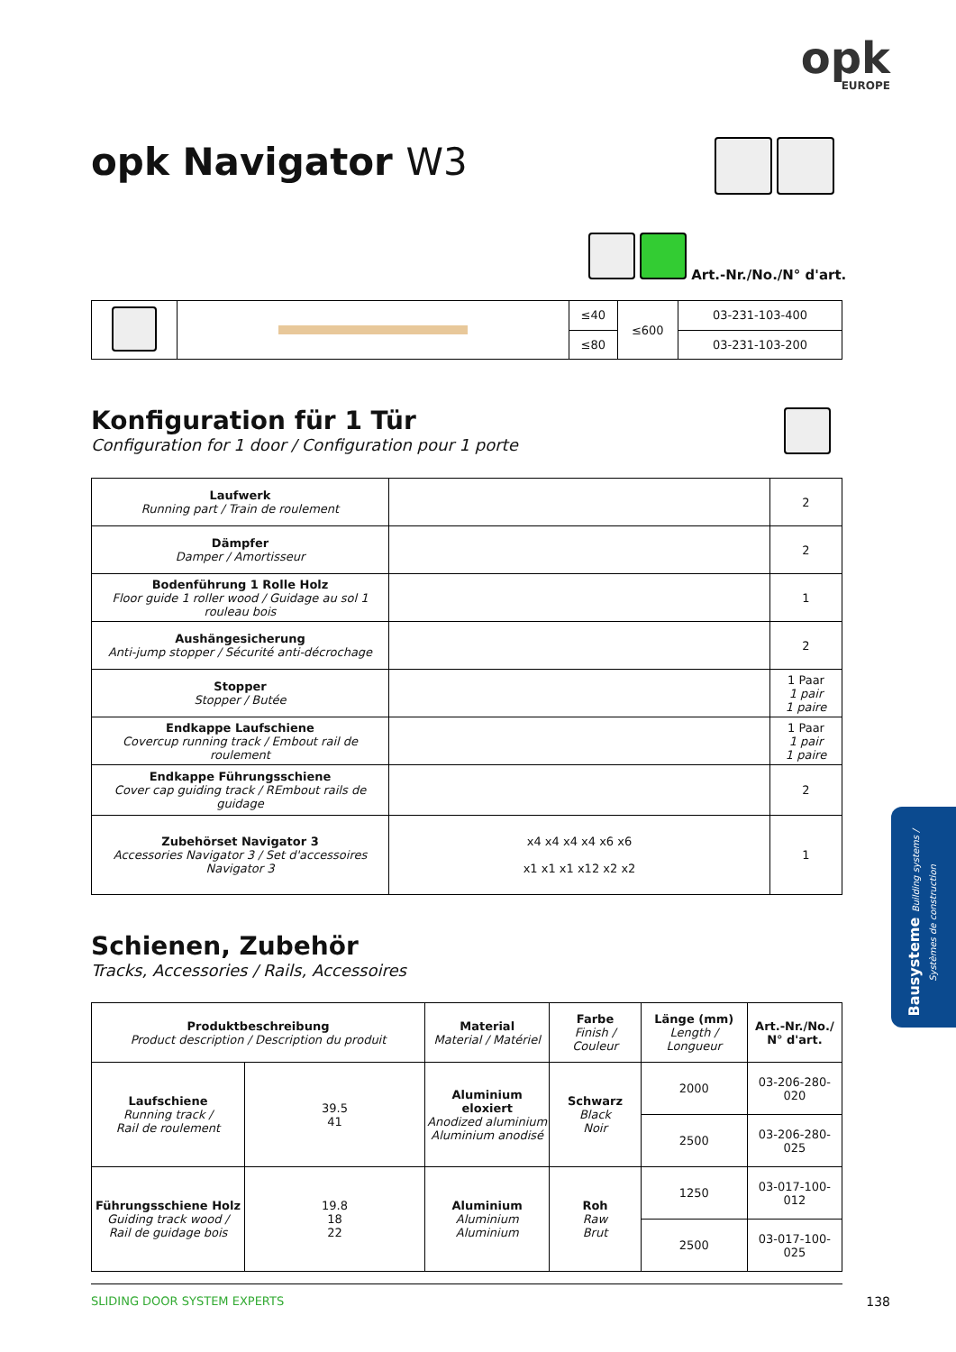opk
EUROPE
opk Navigator W3
Art.-Nr./No./N° d'art.
| | | ≤40 | ≤600 | 03-231-103-400 |
| | | ≤80 | | 03-231-103-200 |
Konfiguration für 1 Tür
Configuration for 1 door / Configuration pour 1 porte
| Laufwerk Running part / Train de roulement | | 2 |
| Dämpfer Damper / Amortisseur | | 2 |
| Bodenführung 1 Rolle Holz Floor guide 1 roller wood / Guidage au sol 1 rouleau bois | | 1 |
| Aushängesicherung Anti-jump stopper / Sécurité anti-décrochage | | 2 |
| Stopper Stopper / Butée | | 1 Paar 1 pair 1 paire |
| Endkappe Laufschiene Covercup running track / Embout rail de roulement | | 1 Paar 1 pair 1 paire |
| Endkappe Führungsschiene Cover cap guiding track / REmbout rails de guidage | | 2 |
| Zubehörset Navigator 3 Accessories Navigator 3 / Set d'accessoires Navigator 3 | x4 x4 x4 x4 x6 x6 x1 x1 x1 x12 x2 x2 | 1 |
Schienen, Zubehör
Tracks, Accessories / Rails, Accessoires
| Produktbeschreibung Product description / Description du produit | | Material Material / Matériel | Farbe Finish / Couleur | Länge (mm) Length / Longueur | Art.-Nr./No./ N° d'art. |
| Laufschiene Running track / Rail de roulement | 39.5 41 | Aluminium eloxiert Anodized aluminium Aluminium anodisé | Schwarz Black Noir | 2000 | 03-206-280-020 |
| | | | | 2500 | 03-206-280-025 |
| Führungsschiene Holz Guiding track wood / Rail de guidage bois | 19.8 18 22 | Aluminium Aluminium Aluminium | Roh Raw Brut | 1250 | 03-017-100-012 |
| | | | | 2500 | 03-017-100-025 |
SLIDING DOOR SYSTEM EXPERTS 138
Bausysteme Building systems / Systèmes de construction